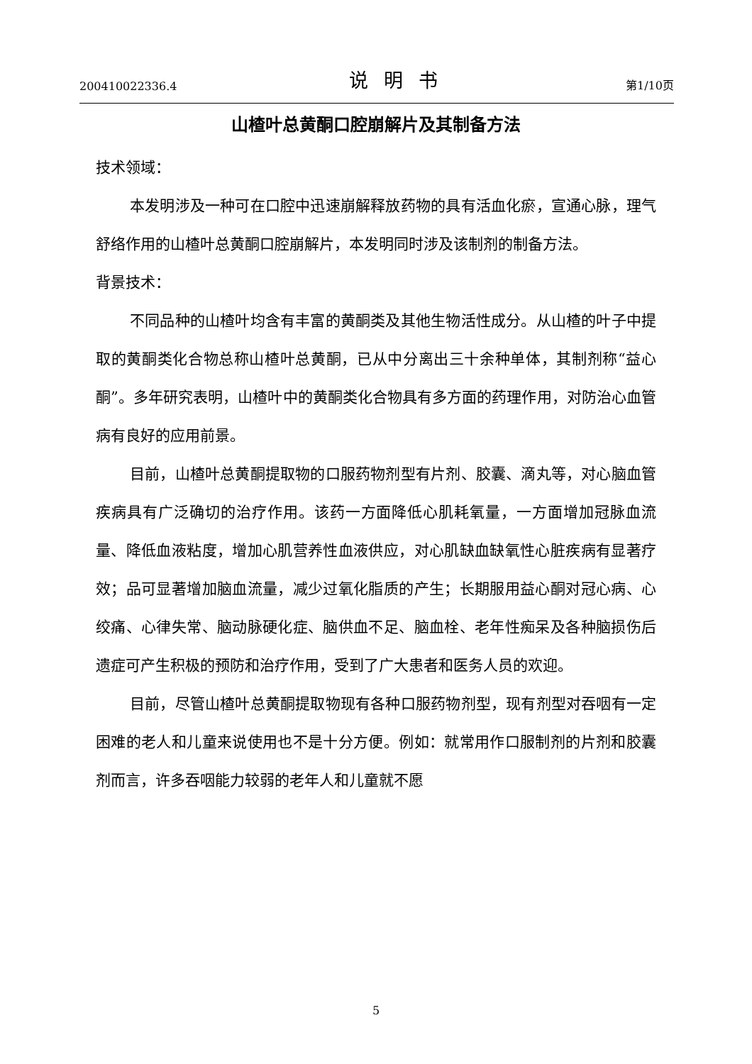200410022336.4 说明书 第1/10页
山楂叶总黄酮口腔崩解片及其制备方法
技术领域：
本发明涉及一种可在口腔中迅速崩解释放药物的具有活血化瘀，宣通心脉，理气舒络作用的山楂叶总黄酮口腔崩解片，本发明同时涉及该制剂的制备方法。
背景技术：
不同品种的山楂叶均含有丰富的黄酮类及其他生物活性成分。从山楂的叶子中提取的黄酮类化合物总称山楂叶总黄酮，已从中分离出三十余种单体，其制剂称“益心酮”。多年研究表明，山楂叶中的黄酮类化合物具有多方面的药理作用，对防治心血管病有良好的应用前景。
目前，山楂叶总黄酮提取物的口服药物剂型有片剂、胶囊、滴丸等，对心脑血管疾病具有广泛确切的治疗作用。该药一方面降低心肌耗氧量，一方面增加冠脉血流量、降低血液粘度，增加心肌营养性血液供应，对心肌缺血缺氧性心脏疾病有显著疗效；品可显著增加脑血流量，减少过氧化脂质的产生；长期服用益心酮对冠心病、心绞痛、心律失常、脑动脉硬化症、脑供血不足、脑血栓、老年性痴呆及各种脑损伤后遗症可产生积极的预防和治疗作用，受到了广大患者和医务人员的欢迎。
目前，尽管山楂叶总黄酮提取物现有各种口服药物剂型，现有剂型对吞咽有一定困难的老人和儿童来说使用也不是十分方便。例如：就常用作口服制剂的片剂和胶囊剂而言，许多吞咽能力较弱的老年人和儿童就不愿
5